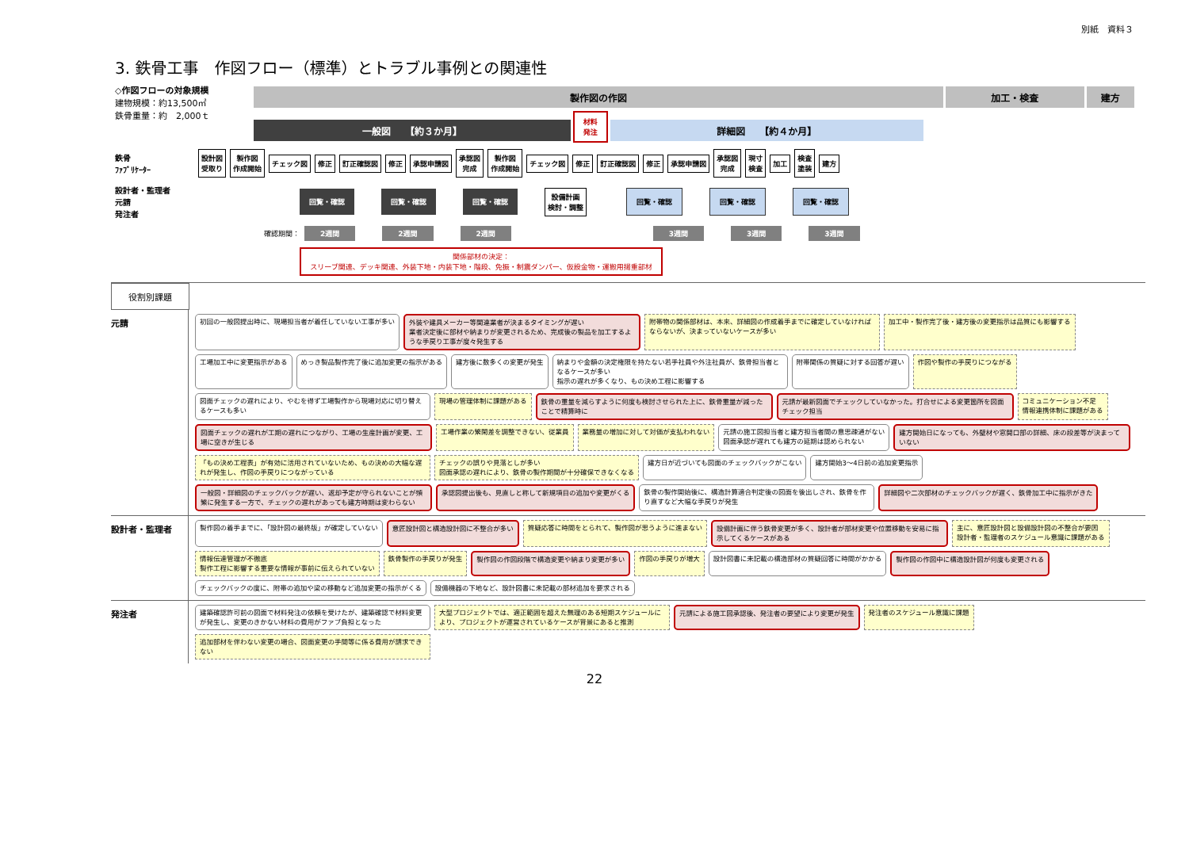別紙　資料３
3. 鉄骨工事　作図フロー（標準）とトラブル事例との関連性
◇作図フローの対象規模
建物規模：約13,500㎡
鉄骨重量：約　2,000ｔ
製作図の作図 加工・検査 建方
一般図　　【約３か月】 材料
発注 詳細図　　【約４か月】
鉄骨
ﾌｧﾌﾞﾘｹｰﾀｰ
設計図
受取り 製作図
作成開始 チェック図 修正 訂正確認図 修正 承認申請図 承認図
完成 製作図
作成開始 チェック図 修正 訂正確認図 修正 承認申請図 承認図
完成 現寸
検査 加工 検査
塗装 建方
設計者・監理者
元請
発注者
回覧・確認 回覧・確認 回覧・確認 設備計画
検討・調整 回覧・確認 回覧・確認 回覧・確認
確認期間：
2週間 2週間 2週間 3週間 3週間 3週間
関係部材の決定：
スリーブ関連、デッキ関連、外装下地・内装下地・階段、免振・制震ダンパー、仮設金物・運搬用揚重部材
役割別課題
元請
初回の一般図提出時に、現場担当者が着任していない工事が多い 外装や建具メーカー等関連業者が決まるタイミングが遅い
業者決定後に部材や納まりが変更されるため、完成後の製品を加工するような手戻り工事が度々発生する 附帯物の関係部材は、本来、詳細図の作成着手までに確定していなければならないが、決まっていないケースが多い 加工中・製作完了後・建方後の変更指示は品質にも影響する 工場加工中に変更指示がある めっき製品製作完了後に追加変更の指示がある 建方後に数多くの変更が発生 納まりや金額の決定権限を持たない若手社員や外注社員が、鉄骨担当者となるケースが多い
指示の遅れが多くなり、もの決め工程に影響する 附帯関係の質疑に対する回答が遅い 作図や製作の手戻りにつながる 図面チェックの遅れにより、やむを得ず工場製作から現場対応に切り替えるケースも多い 現場の管理体制に課題がある 鉄骨の重量を減らすように何度も検討させられた上に、鉄骨重量が減ったことで精算時に 元請が最新図面でチェックしていなかった。打合せによる変更箇所を図面チェック担当 コミュニケーション不足
情報連携体制に課題がある 図面チェックの遅れが工期の遅れにつながり、工場の生産計画が変更、工場に空きが生じる 工場作業の繁閑差を調整できない、従業員 業務量の増加に対して対価が支払われない 元請の施工図担当者と建方担当者間の意思疎通がない
図面承認が遅れても建方の延期は認められない 建方開始日になっても、外壁材や窓開口部の詳細、床の段差等が決まっていない 「もの決め工程表」が有効に活用されていないため、もの決めの大幅な遅れが発生し、作図の手戻りにつながっている チェックの誤りや見落としが多い
図面承認の遅れにより、鉄骨の製作期間が十分確保できなくなる 建方日が近づいても図面のチェックバックがこない 建方開始3～4日前の追加変更指示 一般図・詳細図のチェックバックが遅い、返却予定が守られないことが頻繁に発生する一方で、チェックの遅れがあっても建方時期は変わらない 承認図提出後も、見直しと称して新規項目の追加や変更がくる 鉄骨の製作開始後に、構造計算適合判定後の図面を後出しされ、鉄骨を作り直すなど大幅な手戻りが発生 詳細図や二次部材のチェックバックが遅く、鉄骨加工中に指示がきた
設計者・監理者
製作図の着手までに、「設計図の最終版」が確定していない 意匠設計図と構造設計図に不整合が多い 質疑応答に時間をとられて、製作図が思うように進まない 設備計画に伴う鉄骨変更が多く、設計者が部材変更や位置移動を安易に指示してくるケースがある 主に、意匠設計図と設備設計図の不整合が要因
設計者・監理者のスケジュール意識に課題がある 情報伝達管理が不徹底
製作工程に影響する重要な情報が事前に伝えられていない 鉄骨製作の手戻りが発生 製作図の作図段階で構造変更や納まり変更が多い 作図の手戻りが増大 設計図書に未記載の構造部材の質疑回答に時間がかかる 製作図の作図中に構造設計図が何度も変更される チェックバックの度に、附帯の追加や梁の移動など追加変更の指示がくる 設備機器の下地など、設計図書に未記載の部材追加を要求される
発注者
建築確認許可前の図面で材料発注の依頼を受けたが、建築確認で材料変更が発生し、変更のきかない材料の費用がファブ負担となった 大型プロジェクトでは、適正範囲を超えた無理のある短期スケジュールにより、プロジェクトが運営されているケースが背景にあると推測 元請による施工図承認後、発注者の要望により変更が発生 発注者のスケジュール意識に課題 追加部材を伴わない変更の場合、図面変更の手間等に係る費用が請求できない
22